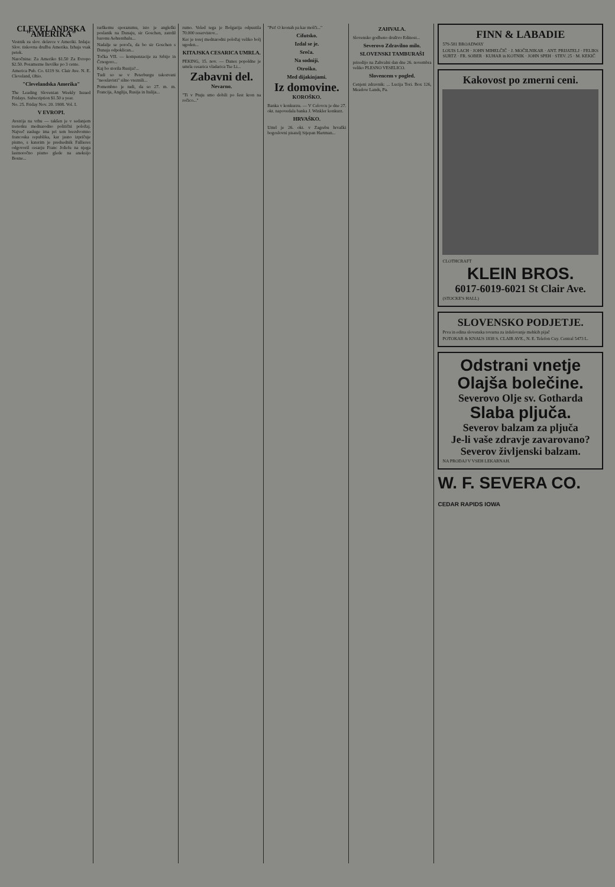CLEVELANDSKA "AMERIKA"
Vestnik za slov. delavce v Ameriki. Izdaja: Slov. tiskovna družba Amerika. Izhaja vsak petek.
Naročnina: Za Ameriko $1.50 Za Evropo $2.50. Posamezne številke po 3 cente.
America Pub. Co. 6119 St. Clair Ave. N. E. Cleveland, Ohio.
"Clevelandska Amerika"
The Leading Slovenian Weekly Issued Fridays. Subscription $1.50 a year.
No. 25. Friday Nov. 20. 1908. Vol. I.
V EVROPI.
Avstrija na vrhu — takšen je v sedanjem trenotku mednarodno politični položaj. Največ zasluge ima pri tem brezdvomno francoska republika, kar jasno izpričuje pismo, s katerim je predsednik Fallieres odgovoril cesarju Franc Jožefu na njega lastnoročno pismo glede na aneksijo Bosne...
turškemu sporazumu, isto je angleški poslanik na Dunaju, sir Goschen, zatrdil baronu Aehrenthalu...
Nadalje se poroča, da bo sir Goschen s Dunaja odpoklican...
Točka VII. — kompenzacije za Srbijo in Črnogoro...
Kaj bo storila Rusija?...
Tudi so se v Peterburgu takozvani "neoslavisti" silno vreznili...
Pomembno je tudi, da so 27. m. m. Francija, Anglija, Rusija in Italija...
rumo. Veled tega je Bolgarija odpustila 70.000 reservistov...
Ker je torej mednarodni položaj veliko bolj ugoden...
KITAJSKA CESARICA UMRLA.
PEKING, 15. nov. — Danes popoldne je umrla cesarica vladarica Tse Li...
Zabavni del.
Nevarno.
"Ti v Ptuju smo dobili po šest kron na ročico..."
"Pst! O kronah pa kar molči..."
Cifutsko.
Izdal se je.
Sreča.
Na sodniji.
Otroško.
Med dijakinjami.
Iz domovine.
KOROŠKO.
Banka v konkurzu. — V Celovcu je dne 27. okt. napovedala banka J. Winkler konkurz.
HRVAŠKO.
Umrl je 26. okt. v Zagrebu hrvaški bogoslovni pisatelj Stjepan Hartman...
ZAHVALA.
Slovensko godbeno društvo Edinost...
Severovo Zdravilno milo.
SLOVENSKI TAMBURAŠI
priredijo na Zahvalni dan dne 26. novembra veliko PLESNO VESELICO.
Slovencem v pogled.
Cenjeni zdravnik: ... Lucija Tori. Box 126, Meadow Lands, Pa.
FINN & LABADIE
579-581 BROADWAY
LOUIS LACH · JOHN MIHELČIČ · J. MOČILNIKAR · ANT. PRIJATELJ · FELIKS SURTZ · FR. SOBER · KUHAR in KOTNIK · JOHN SPEH · STEV. 25 · M. KEKIČ
Kakovost po zmerni ceni.
CLOTHCRAFT
KLEIN BROS.
6017-6019-6021 St Clair Ave.
(STOCKE'S HALL)
SLOVENSKO PODJETJE.
Prva in edina slovenska tovarna za izdelovanje mehkih pijač
POTOKAR & KNAUS 1838 S. CLAIR AVE., N. E. Telefon Cuy. Central 5473 L.
Odstrani vnetje
Olajša bolečine.
Severovo Olje sv. Gotharda
Slaba pljuča.
Severov balzam za pljuča
Je-li vaše zdravje zavarovano?
Severov življenski balzam.
NA PRODAJ V VSEH LEKARNAH.
W. F. SEVERA CO. CEDAR RAPIDS IOWA